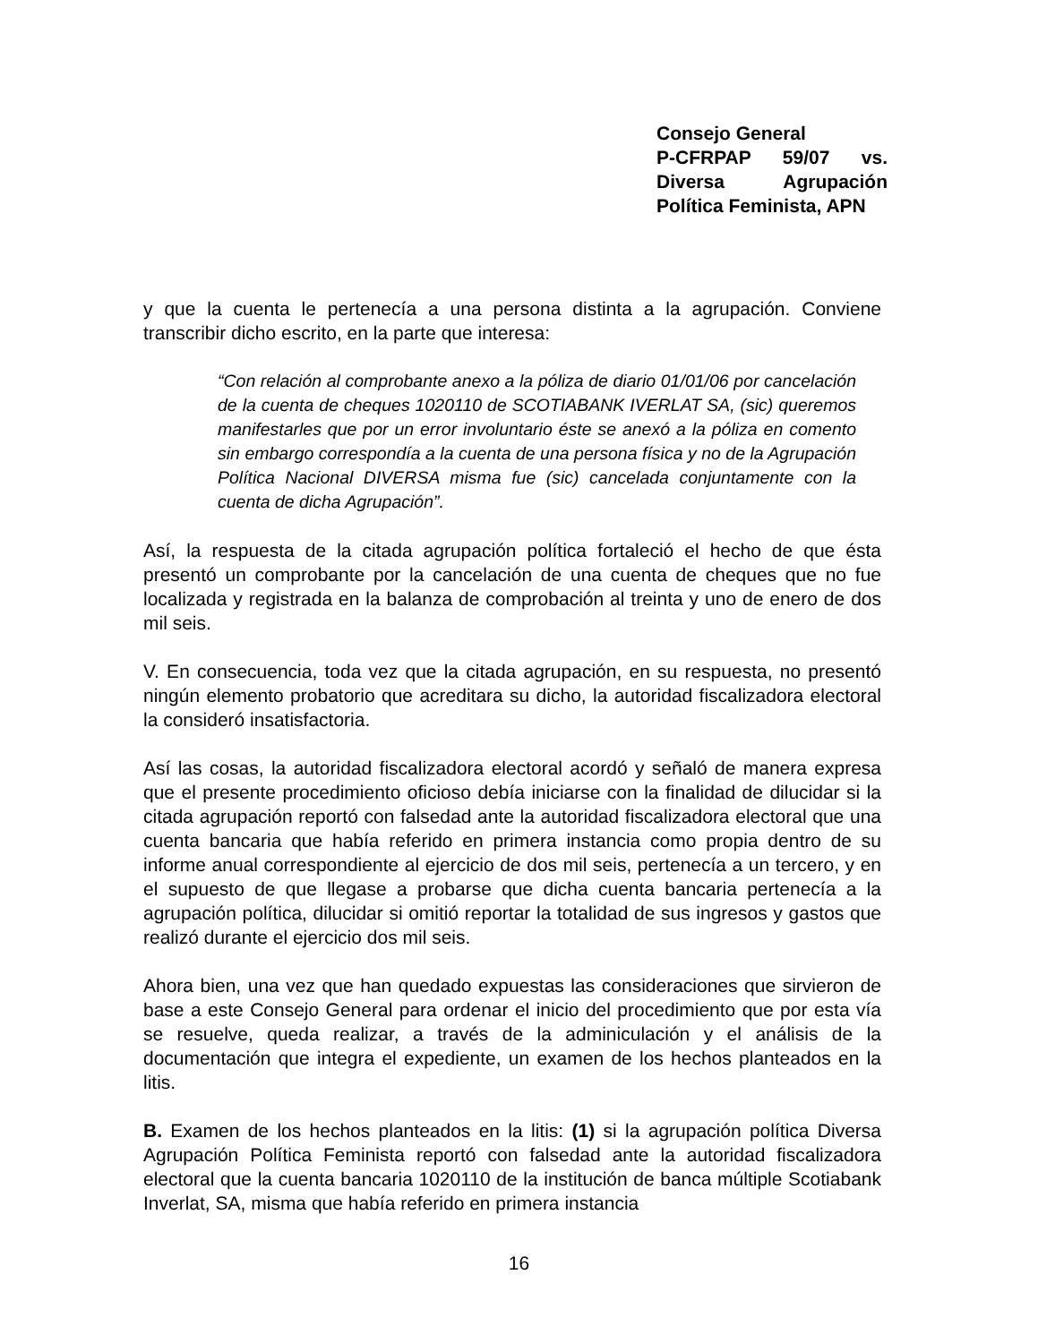Consejo General
P-CFRPAP 59/07 vs. Diversa Agrupación Política Feminista, APN
y que la cuenta le pertenecía a una persona distinta a la agrupación. Conviene transcribir dicho escrito, en la parte que interesa:
“Con relación al comprobante anexo a la póliza de diario 01/01/06 por cancelación de la cuenta de cheques 1020110 de SCOTIABANK IVERLAT SA, (sic) queremos manifestarles que por un error involuntario éste se anexó a la póliza en comento sin embargo correspondía a la cuenta de una persona física y no de la Agrupación Política Nacional DIVERSA misma fue (sic) cancelada conjuntamente con la cuenta de dicha Agrupación”.
Así, la respuesta de la citada agrupación política fortaleció el hecho de que ésta presentó un comprobante por la cancelación de una cuenta de cheques que no fue localizada y registrada en la balanza de comprobación al treinta y uno de enero de dos mil seis.
V. En consecuencia, toda vez que la citada agrupación, en su respuesta, no presentó ningún elemento probatorio que acreditara su dicho, la autoridad fiscalizadora electoral la consideró insatisfactoria.
Así las cosas, la autoridad fiscalizadora electoral acordó y señaló de manera expresa que el presente procedimiento oficioso debía iniciarse con la finalidad de dilucidar si la citada agrupación reportó con falsedad ante la autoridad fiscalizadora electoral que una cuenta bancaria que había referido en primera instancia como propia dentro de su informe anual correspondiente al ejercicio de dos mil seis, pertenecía a un tercero, y en el supuesto de que llegase a probarse que dicha cuenta bancaria pertenecía a la agrupación política, dilucidar si omitió reportar la totalidad de sus ingresos y gastos que realizó durante el ejercicio dos mil seis.
Ahora bien, una vez que han quedado expuestas las consideraciones que sirvieron de base a este Consejo General para ordenar el inicio del procedimiento que por esta vía se resuelve, queda realizar, a través de la adminiculación y el análisis de la documentación que integra el expediente, un examen de los hechos planteados en la litis.
B. Examen de los hechos planteados en la litis: (1) si la agrupación política Diversa Agrupación Política Feminista reportó con falsedad ante la autoridad fiscalizadora electoral que la cuenta bancaria 1020110 de la institución de banca múltiple Scotiabank Inverlat, SA, misma que había referido en primera instancia
16